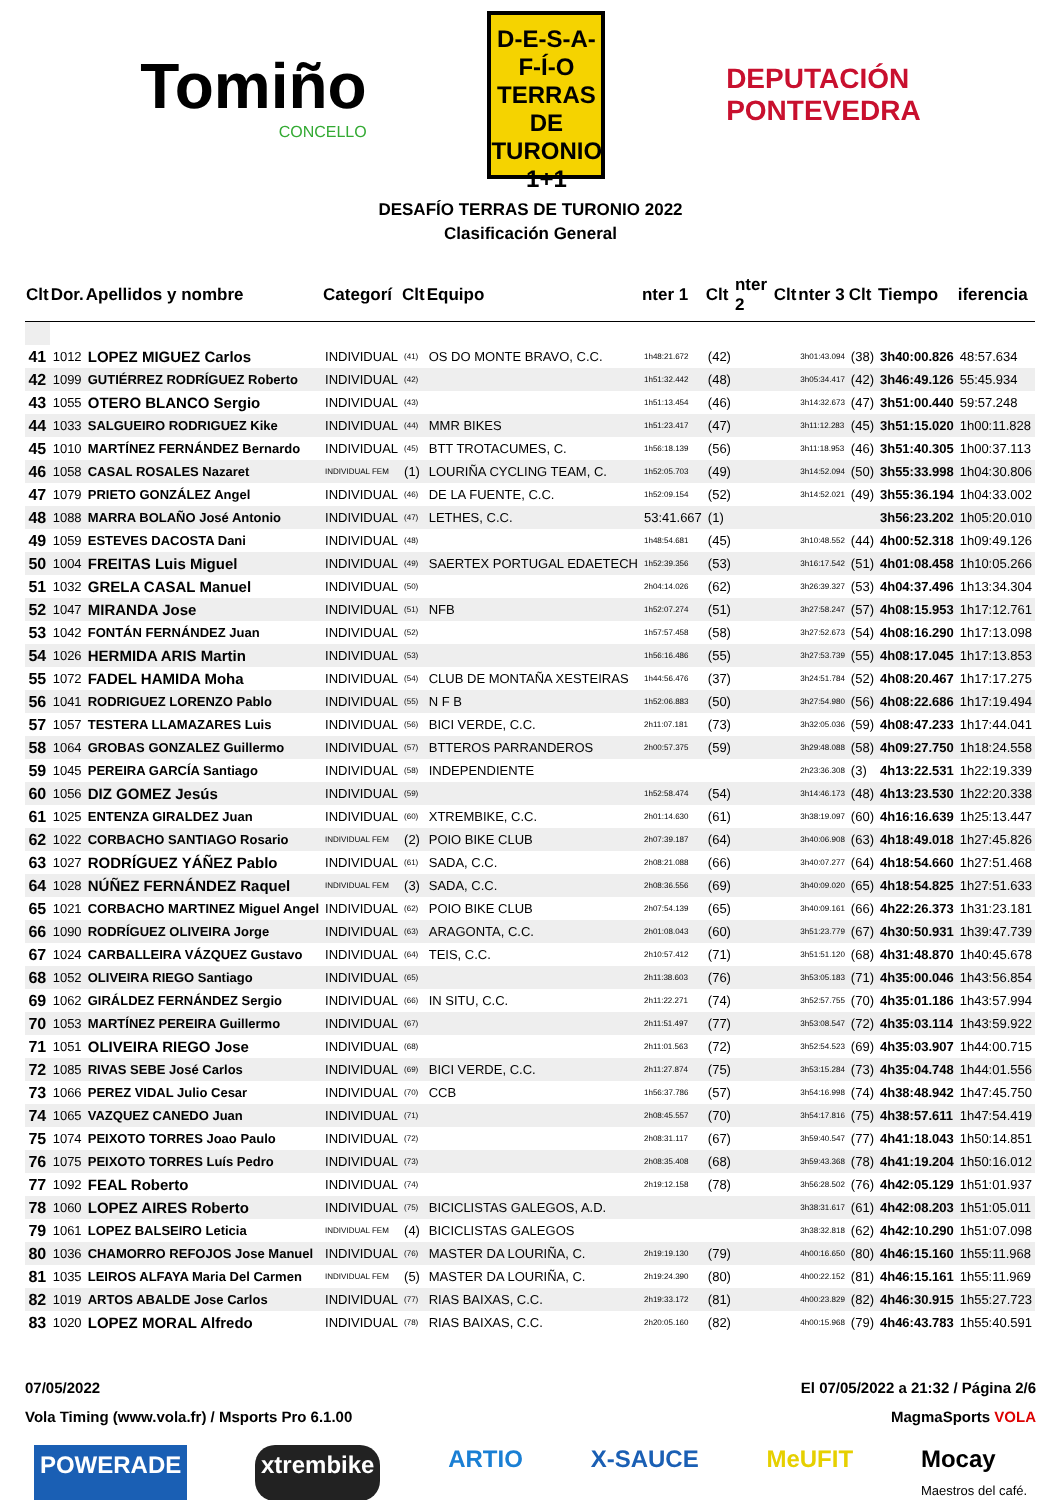Tomiño
CONCELLO
D-E-S-A-F-Í-O
TERRAS DE
TURONIO
1+1
DEPUTACIÓN
PONTEVEDRA
DESAFÍO TERRAS DE TURONIO 2022
Clasificación General
| Clt | Dor. | Apellidos y nombre | Categorí | Clt | Equipo | nter 1 | Clt | nter 2 | Clt | nter 3 | Clt | Tiempo | iferencia |
| --- | --- | --- | --- | --- | --- | --- | --- | --- | --- | --- | --- | --- | --- |
| 41 | 1012 | LOPEZ MIGUEZ Carlos | INDIVIDUAL | (41) | OS DO MONTE BRAVO, C.C. | 1h48:21.672 | (42) | | | 3h01:43.094 | (38) | 3h40:00.826 | 48:57.634 |
| 42 | 1099 | GUTIÉRREZ RODRÍGUEZ Roberto | INDIVIDUAL | (42) | | 1h51:32.442 | (48) | | | 3h05:34.417 | (42) | 3h46:49.126 | 55:45.934 |
| 43 | 1055 | OTERO BLANCO Sergio | INDIVIDUAL | (43) | | 1h51:13.454 | (46) | | | 3h14:32.673 | (47) | 3h51:00.440 | 59:57.248 |
| 44 | 1033 | SALGUEIRO RODRIGUEZ Kike | INDIVIDUAL | (44) | MMR BIKES | 1h51:23.417 | (47) | | | 3h11:12.283 | (45) | 3h51:15.020 | 1h00:11.828 |
| 45 | 1010 | MARTÍNEZ FERNÁNDEZ Bernardo | INDIVIDUAL | (45) | BTT TROTACUMES, C. | 1h56:18.139 | (56) | | | 3h11:18.953 | (46) | 3h51:40.305 | 1h00:37.113 |
| 46 | 1058 | CASAL ROSALES Nazaret | INDIVIDUAL FEM | (1) | LOURIÑA CYCLING TEAM, C. | 1h52:05.703 | (49) | | | 3h14:52.094 | (50) | 3h55:33.998 | 1h04:30.806 |
| 47 | 1079 | PRIETO GONZÁLEZ Angel | INDIVIDUAL | (46) | DE LA FUENTE, C.C. | 1h52:09.154 | (52) | | | 3h14:52.021 | (49) | 3h55:36.194 | 1h04:33.002 |
| 48 | 1088 | MARRA BOLAÑO José Antonio | INDIVIDUAL | (47) | LETHES, C.C. | 53:41.667 | (1) | | | | | 3h56:23.202 | 1h05:20.010 |
| 49 | 1059 | ESTEVES DACOSTA Dani | INDIVIDUAL | (48) | | 1h48:54.681 | (45) | | | 3h10:48.552 | (44) | 4h00:52.318 | 1h09:49.126 |
| 50 | 1004 | FREITAS Luis Miguel | INDIVIDUAL | (49) | SAERTEX PORTUGAL EDAETECH | 1h52:39.356 | (53) | | | 3h16:17.542 | (51) | 4h01:08.458 | 1h10:05.266 |
| 51 | 1032 | GRELA CASAL Manuel | INDIVIDUAL | (50) | | 2h04:14.026 | (62) | | | 3h26:39.327 | (53) | 4h04:37.496 | 1h13:34.304 |
| 52 | 1047 | MIRANDA Jose | INDIVIDUAL | (51) | NFB | 1h52:07.274 | (51) | | | 3h27:58.247 | (57) | 4h08:15.953 | 1h17:12.761 |
| 53 | 1042 | FONTÁN FERNÁNDEZ Juan | INDIVIDUAL | (52) | | 1h57:57.458 | (58) | | | 3h27:52.673 | (54) | 4h08:16.290 | 1h17:13.098 |
| 54 | 1026 | HERMIDA ARIS Martin | INDIVIDUAL | (53) | | 1h56:16.486 | (55) | | | 3h27:53.739 | (55) | 4h08:17.045 | 1h17:13.853 |
| 55 | 1072 | FADEL HAMIDA Moha | INDIVIDUAL | (54) | CLUB DE MONTAÑA XESTEIRAS | 1h44:56.476 | (37) | | | 3h24:51.784 | (52) | 4h08:20.467 | 1h17:17.275 |
| 56 | 1041 | RODRIGUEZ LORENZO Pablo | INDIVIDUAL | (55) | N F B | 1h52:06.883 | (50) | | | 3h27:54.980 | (56) | 4h08:22.686 | 1h17:19.494 |
| 57 | 1057 | TESTERA LLAMAZARES Luis | INDIVIDUAL | (56) | BICI VERDE, C.C. | 2h11:07.181 | (73) | | | 3h32:05.036 | (59) | 4h08:47.233 | 1h17:44.041 |
| 58 | 1064 | GROBAS GONZALEZ Guillermo | INDIVIDUAL | (57) | BTTEROS PARRANDEROS | 2h00:57.375 | (59) | | | 3h29:48.088 | (58) | 4h09:27.750 | 1h18:24.558 |
| 59 | 1045 | PEREIRA GARCÍA Santiago | INDIVIDUAL | (58) | INDEPENDIENTE | | | | | 2h23:36.308 | (3) | 4h13:22.531 | 1h22:19.339 |
| 60 | 1056 | DIZ GOMEZ Jesús | INDIVIDUAL | (59) | | 1h52:58.474 | (54) | | | 3h14:46.173 | (48) | 4h13:23.530 | 1h22:20.338 |
| 61 | 1025 | ENTENZA GIRALDEZ Juan | INDIVIDUAL | (60) | XTREMBIKE, C.C. | 2h01:14.630 | (61) | | | 3h38:19.097 | (60) | 4h16:16.639 | 1h25:13.447 |
| 62 | 1022 | CORBACHO SANTIAGO Rosario | INDIVIDUAL FEM | (2) | POIO BIKE CLUB | 2h07:39.187 | (64) | | | 3h40:06.908 | (63) | 4h18:49.018 | 1h27:45.826 |
| 63 | 1027 | RODRÍGUEZ YÁÑEZ Pablo | INDIVIDUAL | (61) | SADA, C.C. | 2h08:21.088 | (66) | | | 3h40:07.277 | (64) | 4h18:54.660 | 1h27:51.468 |
| 64 | 1028 | NÚÑEZ FERNÁNDEZ Raquel | INDIVIDUAL FEM | (3) | SADA, C.C. | 2h08:36.556 | (69) | | | 3h40:09.020 | (65) | 4h18:54.825 | 1h27:51.633 |
| 65 | 1021 | CORBACHO MARTINEZ Miguel Angel | INDIVIDUAL | (62) | POIO BIKE CLUB | 2h07:54.139 | (65) | | | 3h40:09.161 | (66) | 4h22:26.373 | 1h31:23.181 |
| 66 | 1090 | RODRÍGUEZ OLIVEIRA Jorge | INDIVIDUAL | (63) | ARAGONTA, C.C. | 2h01:08.043 | (60) | | | 3h51:23.779 | (67) | 4h30:50.931 | 1h39:47.739 |
| 67 | 1024 | CARBALLEIRA VÁZQUEZ Gustavo | INDIVIDUAL | (64) | TEIS, C.C. | 2h10:57.412 | (71) | | | 3h51:51.120 | (68) | 4h31:48.870 | 1h40:45.678 |
| 68 | 1052 | OLIVEIRA RIEGO Santiago | INDIVIDUAL | (65) | | 2h11:38.603 | (76) | | | 3h53:05.183 | (71) | 4h35:00.046 | 1h43:56.854 |
| 69 | 1062 | GIRÁLDEZ FERNÁNDEZ Sergio | INDIVIDUAL | (66) | IN SITU, C.C. | 2h11:22.271 | (74) | | | 3h52:57.755 | (70) | 4h35:01.186 | 1h43:57.994 |
| 70 | 1053 | MARTÍNEZ PEREIRA Guillermo | INDIVIDUAL | (67) | | 2h11:51.497 | (77) | | | 3h53:08.547 | (72) | 4h35:03.114 | 1h43:59.922 |
| 71 | 1051 | OLIVEIRA RIEGO Jose | INDIVIDUAL | (68) | | 2h11:01.563 | (72) | | | 3h52:54.523 | (69) | 4h35:03.907 | 1h44:00.715 |
| 72 | 1085 | RIVAS SEBE José Carlos | INDIVIDUAL | (69) | BICI VERDE, C.C. | 2h11:27.874 | (75) | | | 3h53:15.284 | (73) | 4h35:04.748 | 1h44:01.556 |
| 73 | 1066 | PEREZ VIDAL Julio Cesar | INDIVIDUAL | (70) | CCB | 1h56:37.786 | (57) | | | 3h54:16.998 | (74) | 4h38:48.942 | 1h47:45.750 |
| 74 | 1065 | VAZQUEZ CANEDO Juan | INDIVIDUAL | (71) | | 2h08:45.557 | (70) | | | 3h54:17.816 | (75) | 4h38:57.611 | 1h47:54.419 |
| 75 | 1074 | PEIXOTO TORRES Joao Paulo | INDIVIDUAL | (72) | | 2h08:31.117 | (67) | | | 3h59:40.547 | (77) | 4h41:18.043 | 1h50:14.851 |
| 76 | 1075 | PEIXOTO TORRES Luís Pedro | INDIVIDUAL | (73) | | 2h08:35.408 | (68) | | | 3h59:43.368 | (78) | 4h41:19.204 | 1h50:16.012 |
| 77 | 1092 | FEAL Roberto | INDIVIDUAL | (74) | | 2h19:12.158 | (78) | | | 3h56:28.502 | (76) | 4h42:05.129 | 1h51:01.937 |
| 78 | 1060 | LOPEZ AIRES Roberto | INDIVIDUAL | (75) | BICICLISTAS GALEGOS, A.D. | | | | | 3h38:31.617 | (61) | 4h42:08.203 | 1h51:05.011 |
| 79 | 1061 | LOPEZ BALSEIRO Leticia | INDIVIDUAL FEM | (4) | BICICLISTAS GALEGOS | | | | | 3h38:32.818 | (62) | 4h42:10.290 | 1h51:07.098 |
| 80 | 1036 | CHAMORRO REFOJOS Jose Manuel | INDIVIDUAL | (76) | MASTER DA LOURIÑA, C. | 2h19:19.130 | (79) | | | 4h00:16.650 | (80) | 4h46:15.160 | 1h55:11.968 |
| 81 | 1035 | LEIROS ALFAYA Maria Del Carmen | INDIVIDUAL FEM | (5) | MASTER DA LOURIÑA, C. | 2h19:24.390 | (80) | | | 4h00:22.152 | (81) | 4h46:15.161 | 1h55:11.969 |
| 82 | 1019 | ARTOS ABALDE Jose Carlos | INDIVIDUAL | (77) | RIAS BAIXAS, C.C. | 2h19:33.172 | (81) | | | 4h00:23.829 | (82) | 4h46:30.915 | 1h55:27.723 |
| 83 | 1020 | LOPEZ MORAL Alfredo | INDIVIDUAL | (78) | RIAS BAIXAS, C.C. | 2h20:05.160 | (82) | | | 4h00:15.968 | (79) | 4h46:43.783 | 1h55:40.591 |
07/05/2022 El 07/05/2022 a 21:32 / Página 2/6
Vola Timing (www.vola.fr) / Msports Pro 6.1.00 MagmaSports VOLA
POWERADE xtrembike ARTIO X-SAUCE MeUFIT Mocay
Maestros del café.